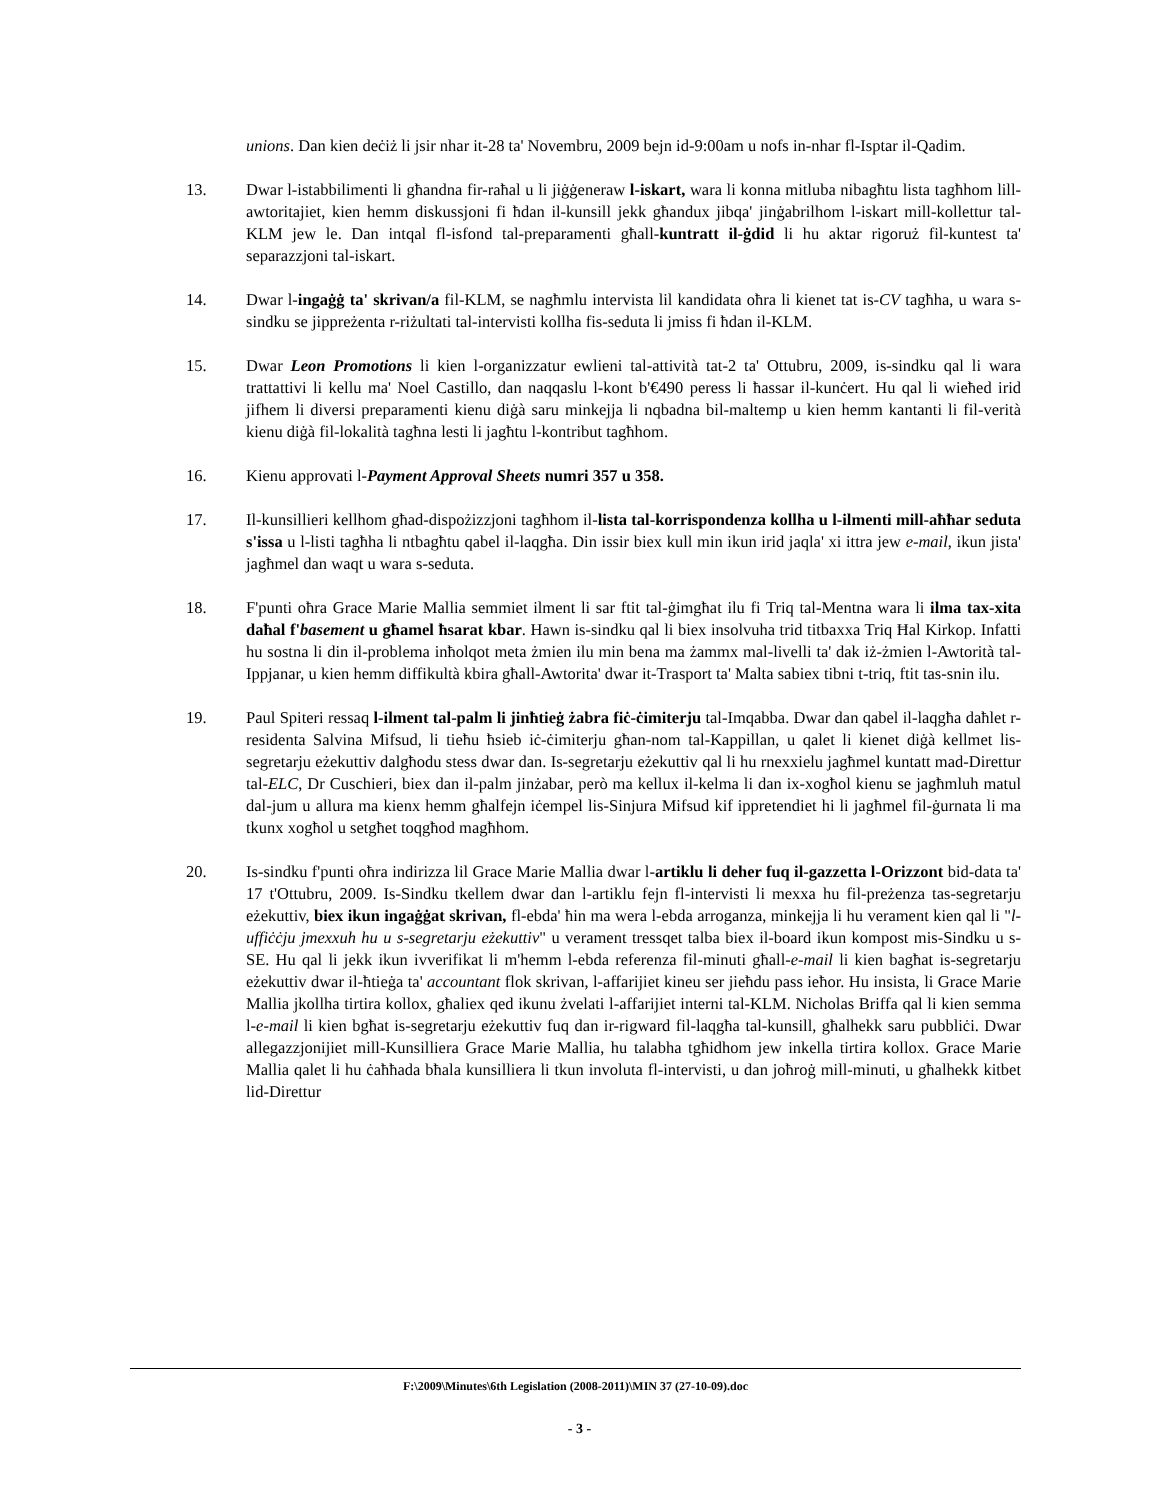unions. Dan kien deċiż li jsir nhar it-28 ta' Novembru, 2009 bejn id-9:00am u nofs in-nhar fl-Isptar il-Qadim.
13. Dwar l-istabbilimenti li għandna fir-raħal u li jiġġeneraw l-iskart, wara li konna mitluba nibagħtu lista tagħhom lill-awtoritajiet, kien hemm diskussjoni fi ħdan il-kunsill jekk għandux jibqa' jinġabrilhom l-iskart mill-kollettur tal-KLM jew le. Dan intqal fl-isfond tal-preparamenti għall-kuntratt il-ġdid li hu aktar rigoruż fil-kuntest ta' separazzjoni tal-iskart.
14. Dwar l-ingaġġ ta' skrivan/a fil-KLM, se nagħmlu intervista lil kandidata oħra li kienet tat is-CV tagħha, u wara s-sindku se jippreżenta r-riżultati tal-intervisti kollha fis-seduta li jmiss fi ħdan il-KLM.
15. Dwar Leon Promotions li kien l-organizzatur ewlieni tal-attività tat-2 ta' Ottubru, 2009, is-sindku qal li wara trattattivi li kellu ma' Noel Castillo, dan naqqaslu l-kont b'€490 peress li ħassar il-kunċert. Hu qal li wieħed irid jifhem li diversi preparamenti kienu diġà saru minkejja li nqbadna bil-maltemp u kien hemm kantanti li fil-verità kienu diġà fil-lokalità tagħna lesti li jagħtu l-kontribut tagħhom.
16. Kienu approvati l-Payment Approval Sheets numri 357 u 358.
17. Il-kunsillieri kellhom għad-dispożizzjoni tagħhom il-lista tal-korrispondenza kollha u l-ilmenti mill-aħħar seduta s'issa u l-listi tagħha li ntbagħtu qabel il-laqgħa. Din issir biex kull min ikun irid jaqla' xi ittra jew e-mail, ikun jista' jagħmel dan waqt u wara s-seduta.
18. F'punti oħra Grace Marie Mallia semmiet ilment li sar ftit tal-ġimgħat ilu fi Triq tal-Mentna wara li ilma tax-xita daħal f'basement u għamel ħsarat kbar. Hawn is-sindku qal li biex insolvuha trid titbaxxa Triq Ħal Kirkop. Infatti hu sostna li din il-problema inħolqot meta żmien ilu min bena ma żammx mal-livelli ta' dak iż-żmien l-Awtorità tal-Ippjanar, u kien hemm diffikultà kbira għall-Awtorita' dwar it-Trasport ta' Malta sabiex tibni t-triq, ftit tas-snin ilu.
19. Paul Spiteri ressaq l-ilment tal-palm li jinħtieġ żabra fiċ-ċimiterju tal-Imqabba. Dwar dan qabel il-laqgħa daħlet r-residenta Salvina Mifsud, li tieħu ħsieb iċ-ċimiterju għan-nom tal-Kappillan, u qalet li kienet diġà kellmet lis-segretarju eżekuttiv dalgħodu stess dwar dan. Is-segretarju eżekuttiv qal li hu rnexxielu jagħmel kuntatt mad-Direttur tal-ELC, Dr Cuschieri, biex dan il-palm jinżabar, però ma kellux il-kelma li dan ix-xogħol kienu se jagħmluh matul dal-jum u allura ma kienx hemm għalfejn iċempel lis-Sinjura Mifsud kif ippretendiet hi li jagħmel fil-ġurnata li ma tkunx xogħol u setgħet toqgħod magħhom.
20. Is-sindku f'punti oħra indirizza lil Grace Marie Mallia dwar l-artiklu li deher fuq il-gazzetta l-Orizzont bid-data ta' 17 t'Ottubru, 2009. Is-Sindku tkellem dwar dan l-artiklu fejn fl-intervisti li mexxa hu fil-preżenza tas-segretarju eżekuttiv, biex ikun ingaġġat skrivan, fl-ebda' ħin ma wera l-ebda arroganza, minkejja li hu verament kien qal li "l-uffiċċju jmexxuh hu u s-segretarju eżekuttiv" u verament tressqet talba biex il-board ikun kompost mis-Sindku u s-SE. Hu qal li jekk ikun ivverifikat li m'hemm l-ebda referenza fil-minuti għall-e-mail li kien bagħat is-segretarju eżekuttiv dwar il-ħtieġa ta' accountant flok skrivan, l-affarijiet kineu ser jieħdu pass ieħor. Hu insista, li Grace Marie Mallia jkollha tirtira kollox, għaliex qed ikunu żvelati l-affarijiet interni tal-KLM. Nicholas Briffa qal li kien semma l-e-mail li kien bgħat is-segretarju eżekuttiv fuq dan ir-rigward fil-laqgħa tal-kunsill, għalhekk saru pubbliċi. Dwar allegazzjonijiet mill-Kunsilliera Grace Marie Mallia, hu talabha tgħidhom jew inkella tirtira kollox. Grace Marie Mallia qalet li hu ċaħħada bħala kunsilliera li tkun involuta fl-intervisti, u dan joħroġ mill-minuti, u għalhekk kitbet lid-Direttur
F:\2009\Minutes\6th Legislation (2008-2011)\MIN 37 (27-10-09).doc
- 3 -